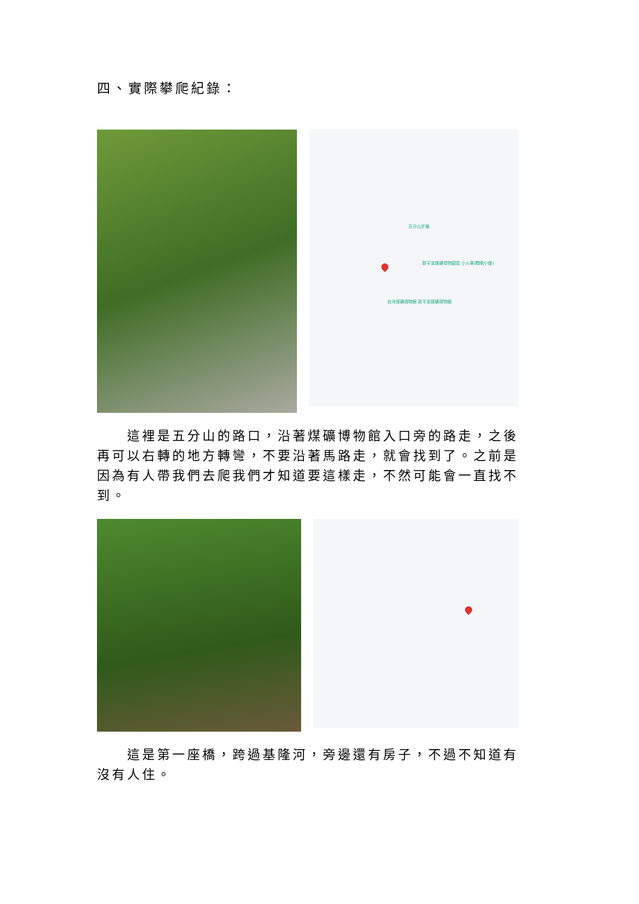四、實際攀爬紀錄：
五分山步道
新平溪煤礦博物園區 小火車(獨眼小僧)
台灣煤礦博物館 新平溪煤礦博物館
這裡是五分山的路口，沿著煤礦博物館入口旁的路走，之後再可以右轉的地方轉彎，不要沿著馬路走，就會找到了。之前是因為有人帶我們去爬我們才知道要這樣走，不然可能會一直找不到。
這是第一座橋，跨過基隆河，旁邊還有房子，不過不知道有沒有人住。